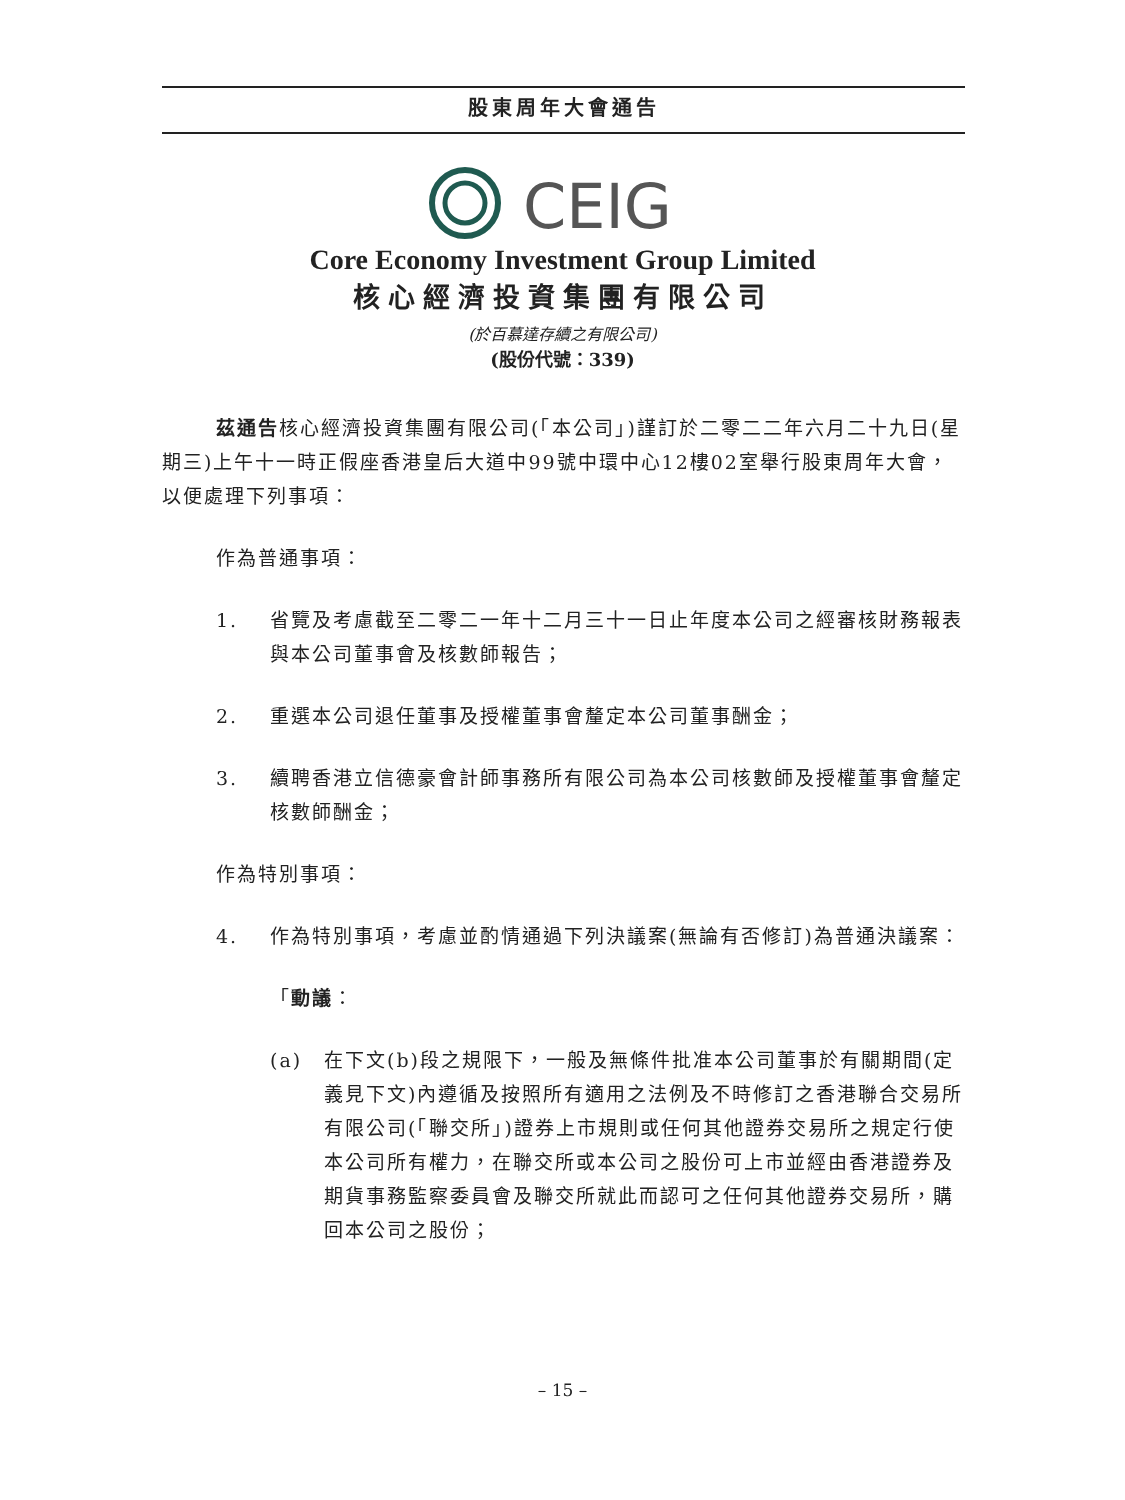股東周年大會通告
CEIG
Core Economy Investment Group Limited
核心經濟投資集團有限公司
(於百慕達存續之有限公司)
(股份代號：339)
茲通告核心經濟投資集團有限公司(「本公司」)謹訂於二零二二年六月二十九日(星期三)上午十一時正假座香港皇后大道中99號中環中心12樓02室舉行股東周年大會，以便處理下列事項：
作為普通事項：
1. 省覽及考慮截至二零二一年十二月三十一日止年度本公司之經審核財務報表與本公司董事會及核數師報告；
2. 重選本公司退任董事及授權董事會釐定本公司董事酬金；
3. 續聘香港立信德豪會計師事務所有限公司為本公司核數師及授權董事會釐定核數師酬金；
作為特別事項：
4. 作為特別事項，考慮並酌情通過下列決議案(無論有否修訂)為普通決議案：
「動議：
(a) 在下文(b)段之規限下，一般及無條件批准本公司董事於有關期間(定義見下文)內遵循及按照所有適用之法例及不時修訂之香港聯合交易所有限公司(「聯交所」)證券上市規則或任何其他證券交易所之規定行使本公司所有權力，在聯交所或本公司之股份可上市並經由香港證券及期貨事務監察委員會及聯交所就此而認可之任何其他證券交易所，購回本公司之股份；
– 15 –